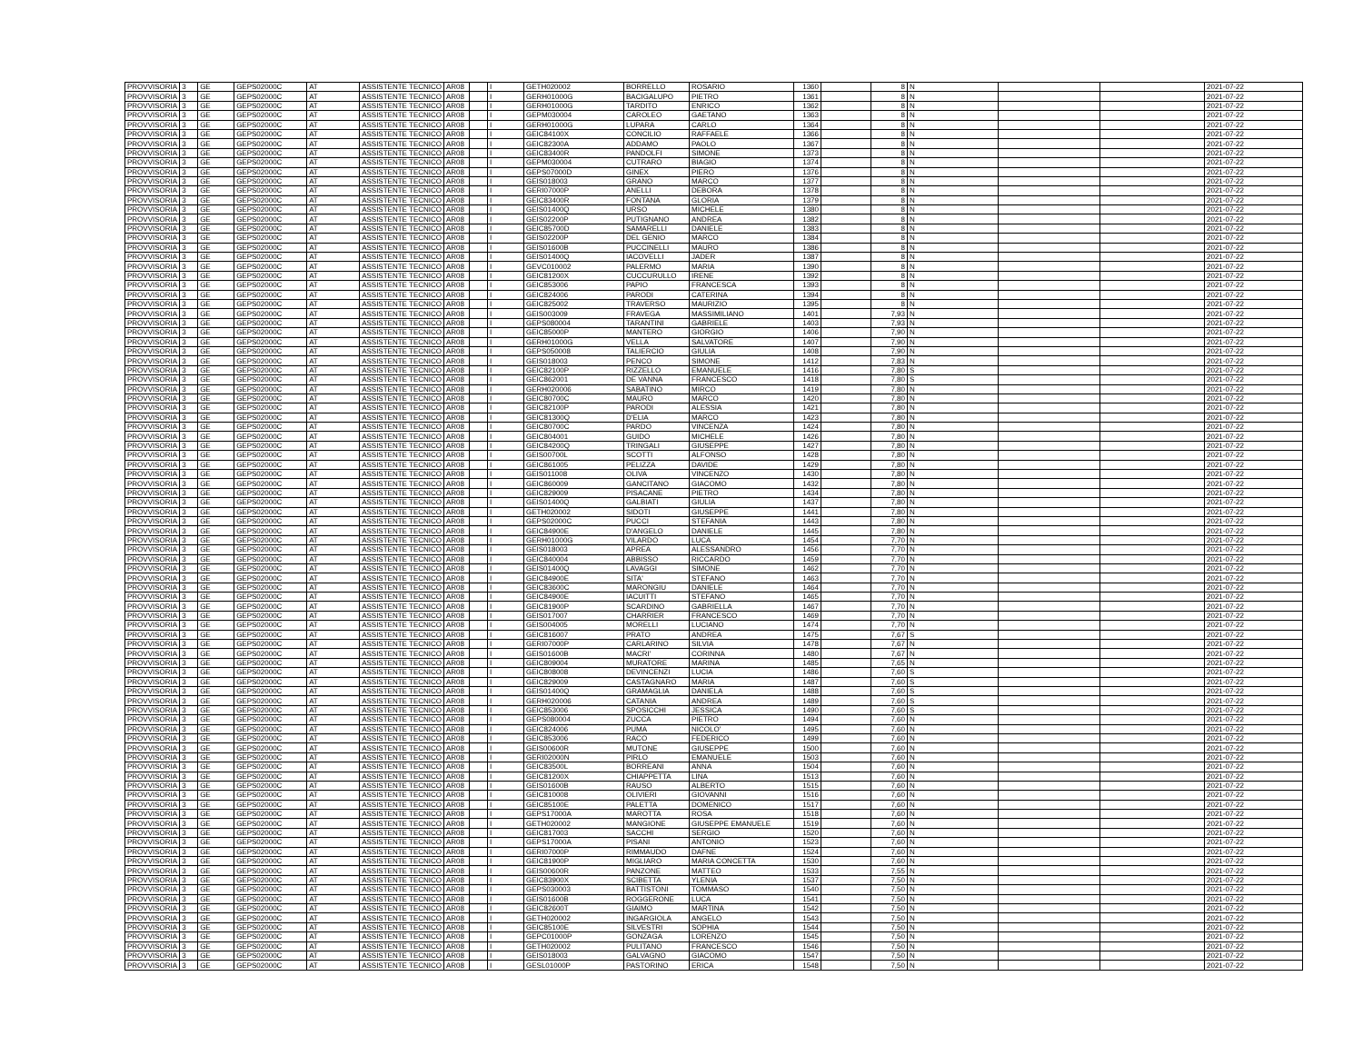| PROVVISORIA | 3 | GE | GEPS02000C | AT | ASSISTENTE TECNICO | AR08 | | I | GETH020002 | BORRELLO | ROSARIO | 1360 | | 8 | N | | | 2021-07-22 |
| PROVVISORIA | 3 | GE | GEPS02000C | AT | ASSISTENTE TECNICO | AR08 | | I | GERH01000G | BACIGALUPO | PIETRO | 1361 | | 8 | N | | | 2021-07-22 |
| PROVVISORIA | 3 | GE | GEPS02000C | AT | ASSISTENTE TECNICO | AR08 | | I | GERH01000G | TARDITO | ENRICO | 1362 | | 8 | N | | | 2021-07-22 |
| PROVVISORIA | 3 | GE | GEPS02000C | AT | ASSISTENTE TECNICO | AR08 | | I | GEPM030004 | CAROLEO | GAETANO | 1363 | | 8 | N | | | 2021-07-22 |
| PROVVISORIA | 3 | GE | GEPS02000C | AT | ASSISTENTE TECNICO | AR08 | | I | GERH01000G | LUPARA | CARLO | 1364 | | 8 | N | | | 2021-07-22 |
| PROVVISORIA | 3 | GE | GEPS02000C | AT | ASSISTENTE TECNICO | AR08 | | I | GEIC84100X | CONCILIO | RAFFAELE | 1366 | | 8 | N | | | 2021-07-22 |
| PROVVISORIA | 3 | GE | GEPS02000C | AT | ASSISTENTE TECNICO | AR08 | | I | GEIC82300A | ADDAMO | PAOLO | 1367 | | 8 | N | | | 2021-07-22 |
| PROVVISORIA | 3 | GE | GEPS02000C | AT | ASSISTENTE TECNICO | AR08 | | I | GEIC83400R | PANDOLFI | SIMONE | 1373 | | 8 | N | | | 2021-07-22 |
| PROVVISORIA | 3 | GE | GEPS02000C | AT | ASSISTENTE TECNICO | AR08 | | I | GEPM030004 | CUTRARO | BIAGIO | 1374 | | 8 | N | | | 2021-07-22 |
| PROVVISORIA | 3 | GE | GEPS02000C | AT | ASSISTENTE TECNICO | AR08 | | I | GEPS07000D | GINEX | PIERO | 1376 | | 8 | N | | | 2021-07-22 |
| PROVVISORIA | 3 | GE | GEPS02000C | AT | ASSISTENTE TECNICO | AR08 | | I | GEIS018003 | GRANO | MARCO | 1377 | | 8 | N | | | 2021-07-22 |
| PROVVISORIA | 3 | GE | GEPS02000C | AT | ASSISTENTE TECNICO | AR08 | | I | GERI07000P | ANELLI | DEBORA | 1378 | | 8 | N | | | 2021-07-22 |
| PROVVISORIA | 3 | GE | GEPS02000C | AT | ASSISTENTE TECNICO | AR08 | | I | GEIC83400R | FONTANA | GLORIA | 1379 | | 8 | N | | | 2021-07-22 |
| PROVVISORIA | 3 | GE | GEPS02000C | AT | ASSISTENTE TECNICO | AR08 | | I | GEIS01400Q | URSO | MICHELE | 1380 | | 8 | N | | | 2021-07-22 |
| PROVVISORIA | 3 | GE | GEPS02000C | AT | ASSISTENTE TECNICO | AR08 | | I | GEIS02200P | PUTIGNANO | ANDREA | 1382 | | 8 | N | | | 2021-07-22 |
| PROVVISORIA | 3 | GE | GEPS02000C | AT | ASSISTENTE TECNICO | AR08 | | I | GEIC85700D | SAMARELLI | DANIELE | 1383 | | 8 | N | | | 2021-07-22 |
| PROVVISORIA | 3 | GE | GEPS02000C | AT | ASSISTENTE TECNICO | AR08 | | I | GEIS02200P | DEL GENIO | MARCO | 1384 | | 8 | N | | | 2021-07-22 |
| PROVVISORIA | 3 | GE | GEPS02000C | AT | ASSISTENTE TECNICO | AR08 | | I | GEIS01600B | PUCCINELLI | MAURO | 1386 | | 8 | N | | | 2021-07-22 |
| PROVVISORIA | 3 | GE | GEPS02000C | AT | ASSISTENTE TECNICO | AR08 | | I | GEIS01400Q | IACOVELLI | JADER | 1387 | | 8 | N | | | 2021-07-22 |
| PROVVISORIA | 3 | GE | GEPS02000C | AT | ASSISTENTE TECNICO | AR08 | | I | GEVC010002 | PALERMO | MARIA | 1390 | | 8 | N | | | 2021-07-22 |
| PROVVISORIA | 3 | GE | GEPS02000C | AT | ASSISTENTE TECNICO | AR08 | | I | GEIC81200X | CUCCURULLO | IRENE | 1392 | | 8 | N | | | 2021-07-22 |
| PROVVISORIA | 3 | GE | GEPS02000C | AT | ASSISTENTE TECNICO | AR08 | | I | GEIC853006 | PAPIO | FRANCESCA | 1393 | | 8 | N | | | 2021-07-22 |
| PROVVISORIA | 3 | GE | GEPS02000C | AT | ASSISTENTE TECNICO | AR08 | | I | GEIC824006 | PARODI | CATERINA | 1394 | | 8 | N | | | 2021-07-22 |
| PROVVISORIA | 3 | GE | GEPS02000C | AT | ASSISTENTE TECNICO | AR08 | | I | GEIC825002 | TRAVERSO | MAURIZIO | 1395 | | 8 | N | | | 2021-07-22 |
| PROVVISORIA | 3 | GE | GEPS02000C | AT | ASSISTENTE TECNICO | AR08 | | I | GEIS003009 | FRAVEGA | MASSIMILIANO | 1401 | | 7,93 | N | | | 2021-07-22 |
| PROVVISORIA | 3 | GE | GEPS02000C | AT | ASSISTENTE TECNICO | AR08 | | I | GEPS080004 | TARANTINI | GABRIELE | 1403 | | 7,93 | N | | | 2021-07-22 |
| PROVVISORIA | 3 | GE | GEPS02000C | AT | ASSISTENTE TECNICO | AR08 | | I | GEIC85000P | MANTERO | GIORGIO | 1406 | | 7,90 | N | | | 2021-07-22 |
| PROVVISORIA | 3 | GE | GEPS02000C | AT | ASSISTENTE TECNICO | AR08 | | I | GERH01000G | VELLA | SALVATORE | 1407 | | 7,90 | N | | | 2021-07-22 |
| PROVVISORIA | 3 | GE | GEPS02000C | AT | ASSISTENTE TECNICO | AR08 | | I | GEPS050008 | TALIERCIO | GIULIA | 1408 | | 7,90 | N | | | 2021-07-22 |
| PROVVISORIA | 3 | GE | GEPS02000C | AT | ASSISTENTE TECNICO | AR08 | | I | GEIS018003 | PENCO | SIMONE | 1412 | | 7,83 | N | | | 2021-07-22 |
| PROVVISORIA | 3 | GE | GEPS02000C | AT | ASSISTENTE TECNICO | AR08 | | I | GEIC82100P | RIZZELLO | EMANUELE | 1416 | | 7,80 | S | | | 2021-07-22 |
| PROVVISORIA | 3 | GE | GEPS02000C | AT | ASSISTENTE TECNICO | AR08 | | I | GEIC862001 | DE VANNA | FRANCESCO | 1418 | | 7,80 | S | | | 2021-07-22 |
| PROVVISORIA | 3 | GE | GEPS02000C | AT | ASSISTENTE TECNICO | AR08 | | I | GERH020006 | SABATINO | MIRCO | 1419 | | 7,80 | N | | | 2021-07-22 |
| PROVVISORIA | 3 | GE | GEPS02000C | AT | ASSISTENTE TECNICO | AR08 | | I | GEIC80700C | MAURO | MARCO | 1420 | | 7,80 | N | | | 2021-07-22 |
| PROVVISORIA | 3 | GE | GEPS02000C | AT | ASSISTENTE TECNICO | AR08 | | I | GEIC82100P | PARODI | ALESSIA | 1421 | | 7,80 | N | | | 2021-07-22 |
| PROVVISORIA | 3 | GE | GEPS02000C | AT | ASSISTENTE TECNICO | AR08 | | I | GEIC81300Q | D'ELIA | MARCO | 1423 | | 7,80 | N | | | 2021-07-22 |
| PROVVISORIA | 3 | GE | GEPS02000C | AT | ASSISTENTE TECNICO | AR08 | | I | GEIC80700C | PARDO | VINCENZA | 1424 | | 7,80 | N | | | 2021-07-22 |
| PROVVISORIA | 3 | GE | GEPS02000C | AT | ASSISTENTE TECNICO | AR08 | | I | GEIC804001 | GUIDO | MICHELE | 1426 | | 7,80 | N | | | 2021-07-22 |
| PROVVISORIA | 3 | GE | GEPS02000C | AT | ASSISTENTE TECNICO | AR08 | | I | GEIC84200Q | TRINGALI | GIUSEPPE | 1427 | | 7,80 | N | | | 2021-07-22 |
| PROVVISORIA | 3 | GE | GEPS02000C | AT | ASSISTENTE TECNICO | AR08 | | I | GEIS00700L | SCOTTI | ALFONSO | 1428 | | 7,80 | N | | | 2021-07-22 |
| PROVVISORIA | 3 | GE | GEPS02000C | AT | ASSISTENTE TECNICO | AR08 | | I | GEIC861005 | PELIZZA | DAVIDE | 1429 | | 7,80 | N | | | 2021-07-22 |
| PROVVISORIA | 3 | GE | GEPS02000C | AT | ASSISTENTE TECNICO | AR08 | | I | GEIS011008 | OLIVA | VINCENZO | 1430 | | 7,80 | N | | | 2021-07-22 |
| PROVVISORIA | 3 | GE | GEPS02000C | AT | ASSISTENTE TECNICO | AR08 | | I | GEIC860009 | GANCITANO | GIACOMO | 1432 | | 7,80 | N | | | 2021-07-22 |
| PROVVISORIA | 3 | GE | GEPS02000C | AT | ASSISTENTE TECNICO | AR08 | | I | GEIC829009 | PISACANE | PIETRO | 1434 | | 7,80 | N | | | 2021-07-22 |
| PROVVISORIA | 3 | GE | GEPS02000C | AT | ASSISTENTE TECNICO | AR08 | | I | GEIS01400Q | GALBIATI | GIULIA | 1437 | | 7,80 | N | | | 2021-07-22 |
| PROVVISORIA | 3 | GE | GEPS02000C | AT | ASSISTENTE TECNICO | AR08 | | I | GETH020002 | SIDOTI | GIUSEPPE | 1441 | | 7,80 | N | | | 2021-07-22 |
| PROVVISORIA | 3 | GE | GEPS02000C | AT | ASSISTENTE TECNICO | AR08 | | I | GEPS02000C | PUCCI | STEFANIA | 1443 | | 7,80 | N | | | 2021-07-22 |
| PROVVISORIA | 3 | GE | GEPS02000C | AT | ASSISTENTE TECNICO | AR08 | | I | GEIC84900E | D'ANGELO | DANIELE | 1445 | | 7,80 | N | | | 2021-07-22 |
| PROVVISORIA | 3 | GE | GEPS02000C | AT | ASSISTENTE TECNICO | AR08 | | I | GERH01000G | VILARDO | LUCA | 1454 | | 7,70 | N | | | 2021-07-22 |
| PROVVISORIA | 3 | GE | GEPS02000C | AT | ASSISTENTE TECNICO | AR08 | | I | GEIS018003 | APREA | ALESSANDRO | 1456 | | 7,70 | N | | | 2021-07-22 |
| PROVVISORIA | 3 | GE | GEPS02000C | AT | ASSISTENTE TECNICO | AR08 | | I | GEIC840004 | ABBISSO | RICCARDO | 1459 | | 7,70 | N | | | 2021-07-22 |
| PROVVISORIA | 3 | GE | GEPS02000C | AT | ASSISTENTE TECNICO | AR08 | | I | GEIS01400Q | LAVAGGI | SIMONE | 1462 | | 7,70 | N | | | 2021-07-22 |
| PROVVISORIA | 3 | GE | GEPS02000C | AT | ASSISTENTE TECNICO | AR08 | | I | GEIC84900E | SITA' | STEFANO | 1463 | | 7,70 | N | | | 2021-07-22 |
| PROVVISORIA | 3 | GE | GEPS02000C | AT | ASSISTENTE TECNICO | AR08 | | I | GEIC83600C | MARONGIU | DANIELE | 1464 | | 7,70 | N | | | 2021-07-22 |
| PROVVISORIA | 3 | GE | GEPS02000C | AT | ASSISTENTE TECNICO | AR08 | | I | GEIC84900E | IACUITTI | STEFANO | 1465 | | 7,70 | N | | | 2021-07-22 |
| PROVVISORIA | 3 | GE | GEPS02000C | AT | ASSISTENTE TECNICO | AR08 | | I | GEIC81900P | SCARDINO | GABRIELLA | 1467 | | 7,70 | N | | | 2021-07-22 |
| PROVVISORIA | 3 | GE | GEPS02000C | AT | ASSISTENTE TECNICO | AR08 | | I | GEIS017007 | CHARRIER | FRANCESCO | 1469 | | 7,70 | N | | | 2021-07-22 |
| PROVVISORIA | 3 | GE | GEPS02000C | AT | ASSISTENTE TECNICO | AR08 | | I | GEIS004005 | MORELLI | LUCIANO | 1474 | | 7,70 | N | | | 2021-07-22 |
| PROVVISORIA | 3 | GE | GEPS02000C | AT | ASSISTENTE TECNICO | AR08 | | I | GEIC816007 | PRATO | ANDREA | 1475 | | 7,67 | S | | | 2021-07-22 |
| PROVVISORIA | 3 | GE | GEPS02000C | AT | ASSISTENTE TECNICO | AR08 | | I | GERI07000P | CARLARINO | SILVIA | 1478 | | 7,67 | N | | | 2021-07-22 |
| PROVVISORIA | 3 | GE | GEPS02000C | AT | ASSISTENTE TECNICO | AR08 | | I | GEIS01600B | MACRI' | CORINNA | 1480 | | 7,67 | N | | | 2021-07-22 |
| PROVVISORIA | 3 | GE | GEPS02000C | AT | ASSISTENTE TECNICO | AR08 | | I | GEIC809004 | MURATORE | MARINA | 1485 | | 7,65 | N | | | 2021-07-22 |
| PROVVISORIA | 3 | GE | GEPS02000C | AT | ASSISTENTE TECNICO | AR08 | | I | GEIC808008 | DEVINCENZI | LUCIA | 1486 | | 7,60 | S | | | 2021-07-22 |
| PROVVISORIA | 3 | GE | GEPS02000C | AT | ASSISTENTE TECNICO | AR08 | | I | GEIC829009 | CASTAGNARO | MARIA | 1487 | | 7,60 | S | | | 2021-07-22 |
| PROVVISORIA | 3 | GE | GEPS02000C | AT | ASSISTENTE TECNICO | AR08 | | I | GEIS01400Q | GRAMAGLIA | DANIELA | 1488 | | 7,60 | S | | | 2021-07-22 |
| PROVVISORIA | 3 | GE | GEPS02000C | AT | ASSISTENTE TECNICO | AR08 | | I | GERH020006 | CATANIA | ANDREA | 1489 | | 7,60 | S | | | 2021-07-22 |
| PROVVISORIA | 3 | GE | GEPS02000C | AT | ASSISTENTE TECNICO | AR08 | | I | GEIC853006 | SPOSICCHI | JESSICA | 1490 | | 7,60 | S | | | 2021-07-22 |
| PROVVISORIA | 3 | GE | GEPS02000C | AT | ASSISTENTE TECNICO | AR08 | | I | GEPS080004 | ZUCCA | PIETRO | 1494 | | 7,60 | N | | | 2021-07-22 |
| PROVVISORIA | 3 | GE | GEPS02000C | AT | ASSISTENTE TECNICO | AR08 | | I | GEIC824006 | PUMA | NICOLO' | 1495 | | 7,60 | N | | | 2021-07-22 |
| PROVVISORIA | 3 | GE | GEPS02000C | AT | ASSISTENTE TECNICO | AR08 | | I | GEIC853006 | RACO | FEDERICO | 1499 | | 7,60 | N | | | 2021-07-22 |
| PROVVISORIA | 3 | GE | GEPS02000C | AT | ASSISTENTE TECNICO | AR08 | | I | GEIS00600R | MUTONE | GIUSEPPE | 1500 | | 7,60 | N | | | 2021-07-22 |
| PROVVISORIA | 3 | GE | GEPS02000C | AT | ASSISTENTE TECNICO | AR08 | | I | GERI02000N | PIRLO | EMANUELE | 1503 | | 7,60 | N | | | 2021-07-22 |
| PROVVISORIA | 3 | GE | GEPS02000C | AT | ASSISTENTE TECNICO | AR08 | | I | GEIC83500L | BORREANI | ANNA | 1504 | | 7,60 | N | | | 2021-07-22 |
| PROVVISORIA | 3 | GE | GEPS02000C | AT | ASSISTENTE TECNICO | AR08 | | I | GEIC81200X | CHIAPPETTA | LINA | 1513 | | 7,60 | N | | | 2021-07-22 |
| PROVVISORIA | 3 | GE | GEPS02000C | AT | ASSISTENTE TECNICO | AR08 | | I | GEIS01600B | RAUSO | ALBERTO | 1515 | | 7,60 | N | | | 2021-07-22 |
| PROVVISORIA | 3 | GE | GEPS02000C | AT | ASSISTENTE TECNICO | AR08 | | I | GEIC810008 | OLIVIERI | GIOVANNI | 1516 | | 7,60 | N | | | 2021-07-22 |
| PROVVISORIA | 3 | GE | GEPS02000C | AT | ASSISTENTE TECNICO | AR08 | | I | GEIC85100E | PALETTA | DOMENICO | 1517 | | 7,60 | N | | | 2021-07-22 |
| PROVVISORIA | 3 | GE | GEPS02000C | AT | ASSISTENTE TECNICO | AR08 | | I | GEPS17000A | MAROTTA | ROSA | 1518 | | 7,60 | N | | | 2021-07-22 |
| PROVVISORIA | 3 | GE | GEPS02000C | AT | ASSISTENTE TECNICO | AR08 | | I | GETH020002 | MANGIONE | GIUSEPPE EMANUELE | 1519 | | 7,60 | N | | | 2021-07-22 |
| PROVVISORIA | 3 | GE | GEPS02000C | AT | ASSISTENTE TECNICO | AR08 | | I | GEIC817003 | SACCHI | SERGIO | 1520 | | 7,60 | N | | | 2021-07-22 |
| PROVVISORIA | 3 | GE | GEPS02000C | AT | ASSISTENTE TECNICO | AR08 | | I | GEPS17000A | PISANI | ANTONIO | 1523 | | 7,60 | N | | | 2021-07-22 |
| PROVVISORIA | 3 | GE | GEPS02000C | AT | ASSISTENTE TECNICO | AR08 | | I | GERI07000P | RIMMAUDO | DAFNE | 1524 | | 7,60 | N | | | 2021-07-22 |
| PROVVISORIA | 3 | GE | GEPS02000C | AT | ASSISTENTE TECNICO | AR08 | | I | GEIC81900P | MIGLIARO | MARIA CONCETTA | 1530 | | 7,60 | N | | | 2021-07-22 |
| PROVVISORIA | 3 | GE | GEPS02000C | AT | ASSISTENTE TECNICO | AR08 | | I | GEIS00600R | PANZONE | MATTEO | 1533 | | 7,55 | N | | | 2021-07-22 |
| PROVVISORIA | 3 | GE | GEPS02000C | AT | ASSISTENTE TECNICO | AR08 | | I | GEIC83900X | SCIBETTA | YLENIA | 1537 | | 7,50 | N | | | 2021-07-22 |
| PROVVISORIA | 3 | GE | GEPS02000C | AT | ASSISTENTE TECNICO | AR08 | | I | GEPS030003 | BATTISTONI | TOMMASO | 1540 | | 7,50 | N | | | 2021-07-22 |
| PROVVISORIA | 3 | GE | GEPS02000C | AT | ASSISTENTE TECNICO | AR08 | | I | GEIS01600B | ROGGERONE | LUCA | 1541 | | 7,50 | N | | | 2021-07-22 |
| PROVVISORIA | 3 | GE | GEPS02000C | AT | ASSISTENTE TECNICO | AR08 | | I | GEIC82600T | GIAIMO | MARTINA | 1542 | | 7,50 | N | | | 2021-07-22 |
| PROVVISORIA | 3 | GE | GEPS02000C | AT | ASSISTENTE TECNICO | AR08 | | I | GETH020002 | INGARGIOLA | ANGELO | 1543 | | 7,50 | N | | | 2021-07-22 |
| PROVVISORIA | 3 | GE | GEPS02000C | AT | ASSISTENTE TECNICO | AR08 | | I | GEIC85100E | SILVESTRI | SOPHIA | 1544 | | 7,50 | N | | | 2021-07-22 |
| PROVVISORIA | 3 | GE | GEPS02000C | AT | ASSISTENTE TECNICO | AR08 | | I | GEPC01000P | GONZAGA | LORENZO | 1545 | | 7,50 | N | | | 2021-07-22 |
| PROVVISORIA | 3 | GE | GEPS02000C | AT | ASSISTENTE TECNICO | AR08 | | I | GETH020002 | PULITANO | FRANCESCO | 1546 | | 7,50 | N | | | 2021-07-22 |
| PROVVISORIA | 3 | GE | GEPS02000C | AT | ASSISTENTE TECNICO | AR08 | | I | GEIS018003 | GALVAGNO | GIACOMO | 1547 | | 7,50 | N | | | 2021-07-22 |
| PROVVISORIA | 3 | GE | GEPS02000C | AT | ASSISTENTE TECNICO | AR08 | | I | GESL01000P | PASTORINO | ERICA | 1548 | | 7,50 | N | | | 2021-07-22 |